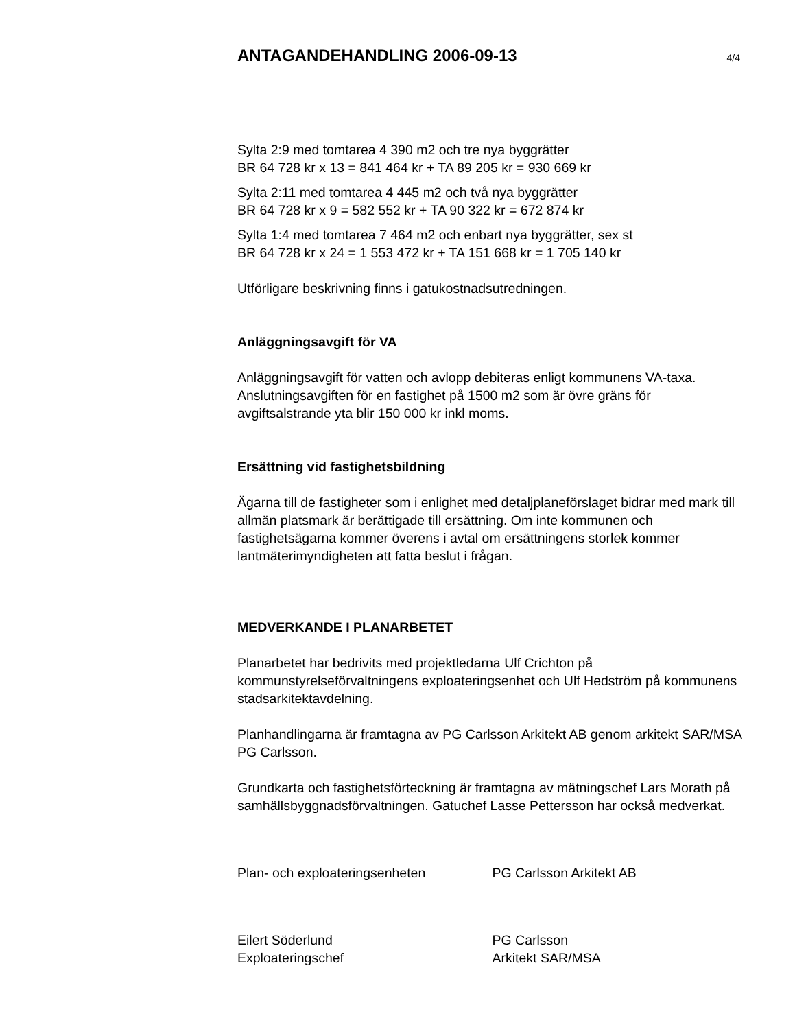ANTAGANDEHANDLING 2006-09-13
4/4
Sylta 2:9 med tomtarea 4 390 m2 och tre nya byggrätter
BR 64 728 kr x 13 = 841 464 kr + TA 89 205 kr = 930 669 kr
Sylta 2:11 med tomtarea 4 445 m2 och två nya byggrätter
BR 64 728 kr x 9 = 582 552 kr + TA 90 322 kr = 672 874 kr
Sylta 1:4 med tomtarea 7 464 m2 och enbart nya byggrätter, sex st
BR 64 728 kr x 24 = 1 553 472 kr + TA 151 668 kr = 1 705 140 kr
Utförligare beskrivning finns i gatukostnadsutredningen.
Anläggningsavgift för VA
Anläggningsavgift för vatten och avlopp debiteras enligt kommunens VA-taxa. Anslutningsavgiften för en fastighet på 1500 m2 som är övre gräns för avgiftsalstrande yta blir 150 000 kr inkl moms.
Ersättning vid fastighetsbildning
Ägarna till de fastigheter som i enlighet med detaljplaneförslaget bidrar med mark till allmän platsmark är berättigade till ersättning. Om inte kommunen och fastighetsägarna kommer överens i avtal om ersättningens storlek kommer lantmäterimyndigheten att fatta beslut i frågan.
MEDVERKANDE I PLANARBETET
Planarbetet har bedrivits med projektledarna Ulf Crichton på kommunstyrelseförvaltningens exploateringsenhet och Ulf Hedström på kommunens stadsarkitektavdelning.
Planhandlingarna är framtagna av PG Carlsson Arkitekt AB genom arkitekt SAR/MSA PG Carlsson.
Grundkarta och fastighetsförteckning är framtagna av mätningschef Lars Morath på samhällsbyggnadsförvaltningen. Gatuchef Lasse Pettersson har också medverkat.
Plan- och exploateringsenheten PG Carlsson Arkitekt AB
Eilert Söderlund
Exploateringschef
PG Carlsson
Arkitekt SAR/MSA